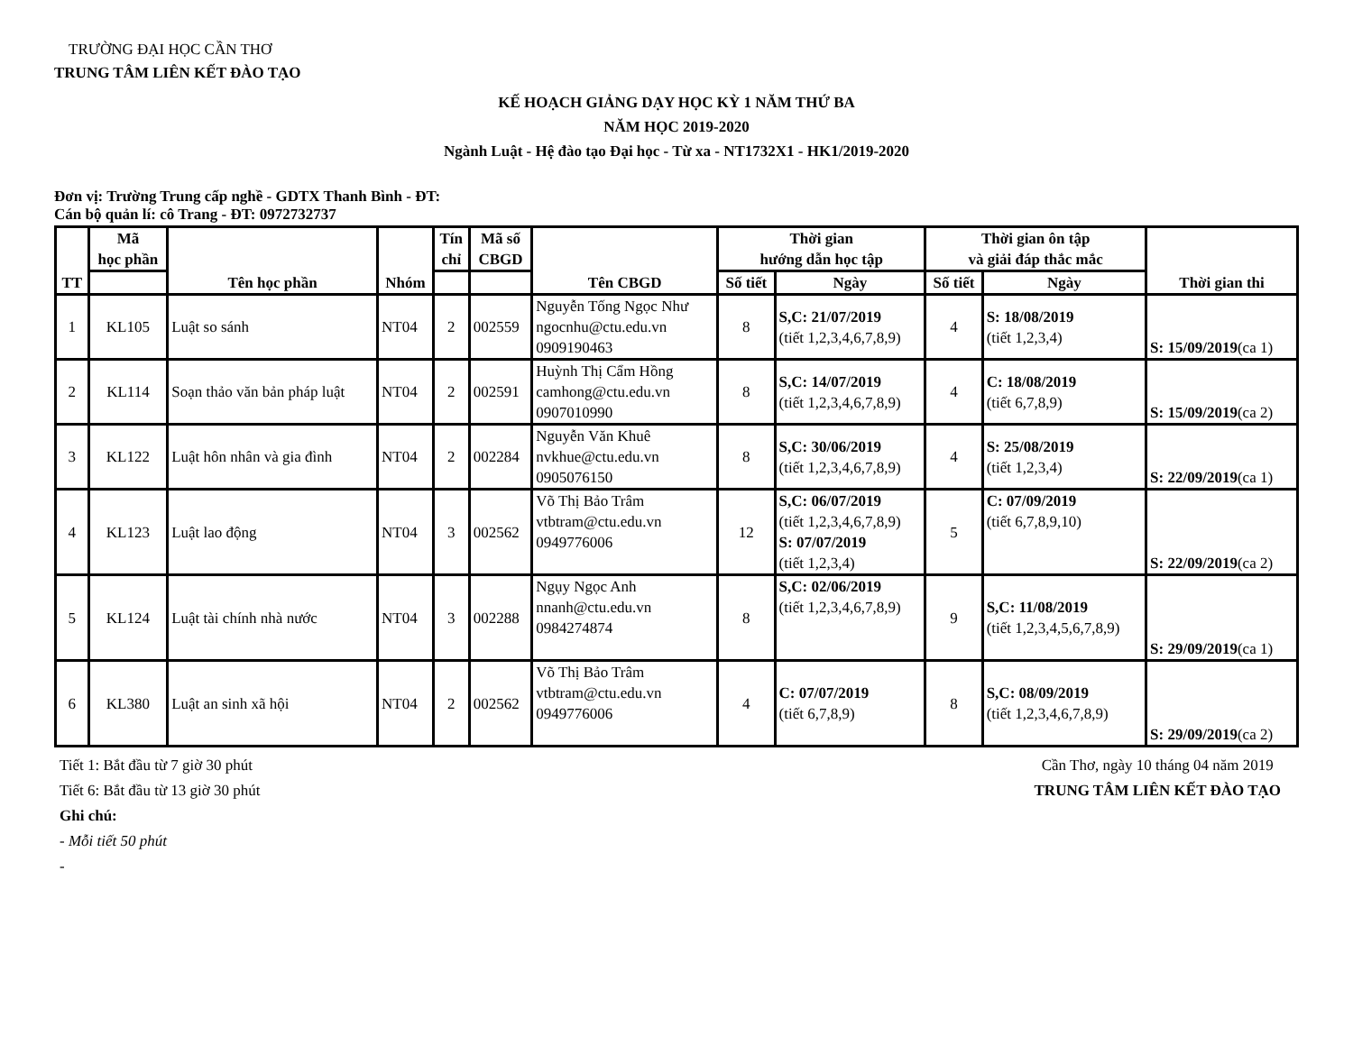TRƯỜNG ĐẠI HỌC CẦN THƠ
TRUNG TÂM LIÊN KẾT ĐÀO TẠO
KẾ HOẠCH GIẢNG DẠY HỌC KỲ 1 NĂM THỨ BA
NĂM HỌC 2019-2020
Ngành Luật - Hệ đào tạo Đại học - Từ xa - NT1732X1 - HK1/2019-2020
Đơn vị: Trường Trung cấp nghề - GDTX Thanh Bình - ĐT:
Cán bộ quản lí: cô Trang - ĐT: 0972732737
| TT | Mã học phần | Tên học phần | Nhóm | Tín chỉ | Mã số CBGD | Tên CBGD | Thời gian hướng dẫn học tập | | Thời gian ôn tập và giải đáp thắc mắc | | Thời gian thi |
| --- | --- | --- | --- | --- | --- | --- | --- | --- | --- | --- | --- |
| | | | | | | | Số tiết | Ngày | Số tiết | Ngày | |
| 1 | KL105 | Luật so sánh | NT04 | 2 | 002559 | Nguyễn Tống Ngọc Như ngocnhu@ctu.edu.vn 0909190463 | 8 | S,C: 21/07/2019 (tiết 1,2,3,4,6,7,8,9) | 4 | S: 18/08/2019 (tiết 1,2,3,4) | S: 15/09/2019 (ca 1) |
| 2 | KL114 | Soạn thảo văn bản pháp luật | NT04 | 2 | 002591 | Huỳnh Thị Cẩm Hồng camhong@ctu.edu.vn 0907010990 | 8 | S,C: 14/07/2019 (tiết 1,2,3,4,6,7,8,9) | 4 | C: 18/08/2019 (tiết 6,7,8,9) | S: 15/09/2019 (ca 2) |
| 3 | KL122 | Luật hôn nhân và gia đình | NT04 | 2 | 002284 | Nguyễn Văn Khuê nvkhue@ctu.edu.vn 0905076150 | 8 | S,C: 30/06/2019 (tiết 1,2,3,4,6,7,8,9) | 4 | S: 25/08/2019 (tiết 1,2,3,4) | S: 22/09/2019 (ca 1) |
| 4 | KL123 | Luật lao động | NT04 | 3 | 002562 | Võ Thị Bảo Trâm vtbtram@ctu.edu.vn 0949776006 | 12 | S,C: 06/07/2019 (tiết 1,2,3,4,6,7,8,9) S: 07/07/2019 (tiết 1,2,3,4) | 5 | C: 07/09/2019 (tiết 6,7,8,9,10) | S: 22/09/2019 (ca 2) |
| 5 | KL124 | Luật tài chính nhà nước | NT04 | 3 | 002288 | Ngụy Ngọc Anh nnanh@ctu.edu.vn 0984274874 | 8 | S,C: 02/06/2019 (tiết 1,2,3,4,6,7,8,9) | 9 | S,C: 11/08/2019 (tiết 1,2,3,4,5,6,7,8,9) | S: 29/09/2019 (ca 1) |
| 6 | KL380 | Luật an sinh xã hội | NT04 | 2 | 002562 | Võ Thị Bảo Trâm vtbtram@ctu.edu.vn 0949776006 | 4 | C: 07/07/2019 (tiết 6,7,8,9) | 8 | S,C: 08/09/2019 (tiết 1,2,3,4,6,7,8,9) | S: 29/09/2019 (ca 2) |
Tiết 1: Bắt đầu từ 7 giờ 30 phút
Tiết 6: Bắt đầu từ 13 giờ 30 phút
Ghi chú:
- Mỗi tiết 50 phút
-
Cần Thơ, ngày 10 tháng 04 năm 2019
TRUNG TÂM LIÊN KẾT ĐÀO TẠO